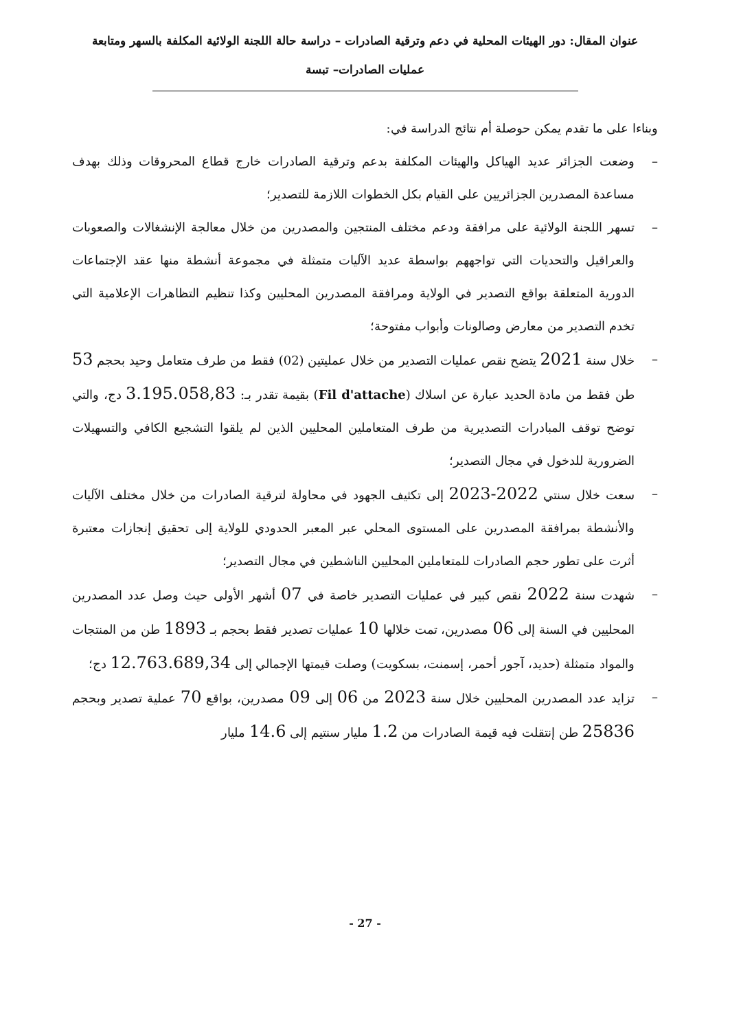عنوان المقال: دور الهيئات المحلية في دعم وترقية الصادرات – دراسة حالة اللجنة الولائية المكلفة بالسهر ومتابعة
عمليات الصادرات– تبسة
وبناءا على ما تقدم يمكن حوصلة أم نتائج الدراسة في:
– وضعت الجزائر عديد الهياكل والهيئات المكلفة بدعم وترقية الصادرات خارج قطاع المحروقات وذلك بهدف مساعدة المصدرين الجزائريين على القيام بكل الخطوات اللازمة للتصدير؛
– تسهر اللجنة الولائية على مرافقة ودعم مختلف المنتجين والمصدرين من خلال معالجة الإنشغالات والصعوبات والعراقيل والتحديات التي تواجههم بواسطة عديد الآليات متمثلة في مجموعة أنشطة منها عقد الإجتماعات الدورية المتعلقة بواقع التصدير في الولاية ومرافقة المصدرين المحليين وكذا تنظيم التظاهرات الإعلامية التي تخدم التصدير من معارض وصالونات وأبواب مفتوحة؛
– خلال سنة 2021 يتضح نقص عمليات التصدير من خلال عمليتين (02) فقط من طرف متعامل وحيد بحجم 53 طن فقط من مادة الحديد عبارة عن اسلاك (Fil d'attache) بقيمة تقدر بـ: 3.195.058,83 دج، والتي توضح توقف المبادرات التصديرية من طرف المتعاملين المحليين الذين لم يلقوا التشجيع الكافي والتسهيلات الضرورية للدخول في مجال التصدير؛
– سعت خلال سنتي 2022-2023 إلى تكثيف الجهود في محاولة لترقية الصادرات من خلال مختلف الآليات والأنشطة بمرافقة المصدرين على المستوى المحلي عبر المعبر الحدودي للولاية إلى تحقيق إنجازات معتبرة أثرت على تطور حجم الصادرات للمتعاملين المحليين الناشطين في مجال التصدير؛
– شهدت سنة 2022 نقص كبير في عمليات التصدير خاصة في 07 أشهر الأولى حيث وصل عدد المصدرين المحليين في السنة إلى 06 مصدرين، تمت خلالها 10 عمليات تصدير فقط بحجم بـ 1893 طن من المنتجات والمواد متمثلة (حديد، آجور أحمر، إسمنت، بسكويت) وصلت قيمتها الإجمالي إلى 12.763.689,34 دج؛
– تزايد عدد المصدرين المحليين خلال سنة 2023 من 06 إلى 09 مصدرين، بواقع 70 عملية تصدير وبحجم 25836 طن إنتقلت فيه قيمة الصادرات من 1.2 مليار سنتيم إلى 14.6 مليار
- 27 -